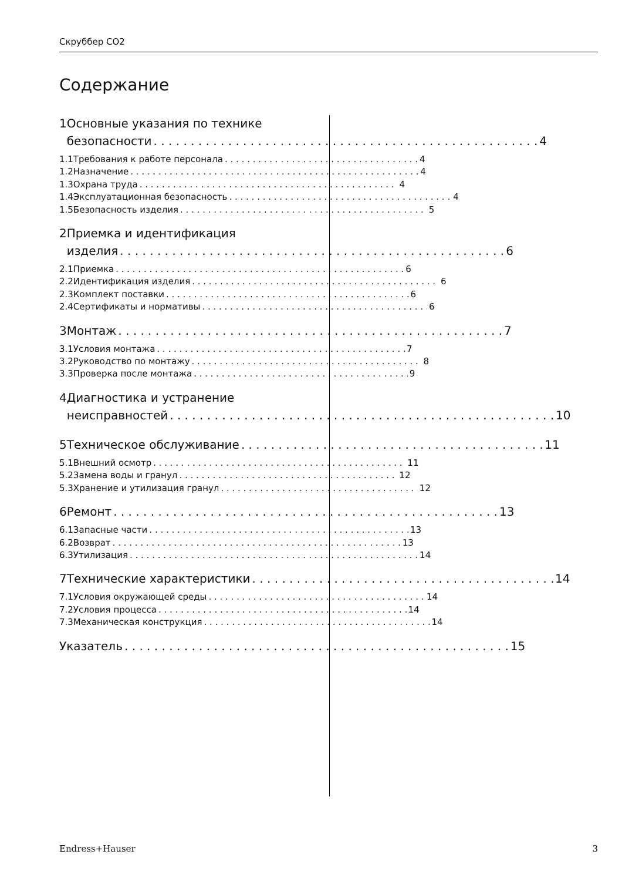Скруббер СО2
Содержание
1 Основные указания по технике
безопасности 4
1.1 Требования к работе персонала 4
1.2 Назначение 4
1.3 Охрана труда 4
1.4 Эксплуатационная безопасность 4
1.5 Безопасность изделия 5
2 Приемка и идентификация
изделия 6
2.1 Приемка 6
2.2 Идентификация изделия 6
2.3 Комплект поставки 6
2.4 Сертификаты и нормативы 6
3 Монтаж 7
3.1 Условия монтажа 7
3.2 Руководство по монтажу 8
3.3 Проверка после монтажа 9
4 Диагностика и устранение
неисправностей 10
5 Техническое обслуживание 11
5.1 Внешний осмотр 11
5.2 Замена воды и гранул 12
5.3 Хранение и утилизация гранул 12
6 Ремонт 13
6.1 Запасные части 13
6.2 Возврат 13
6.3 Утилизация 14
7 Технические характеристики 14
7.1 Условия окружающей среды 14
7.2 Условия процесса 14
7.3 Механическая конструкция 14
Указатель 15
Endress+Hauser 3